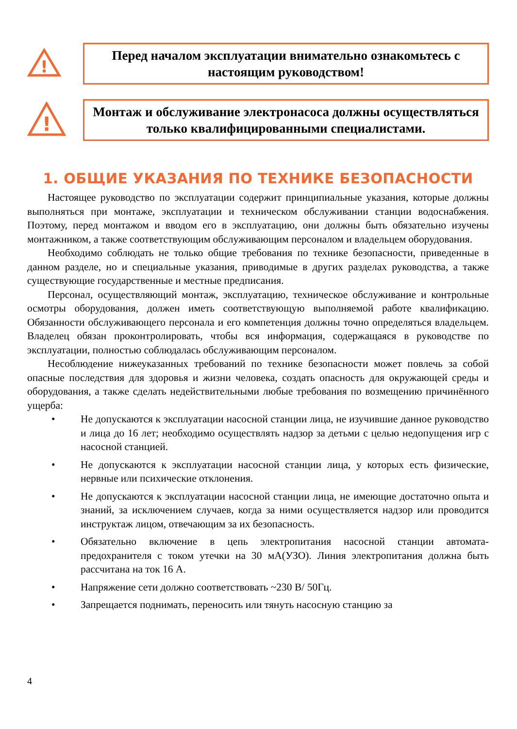!
Перед началом эксплуатации внимательно ознакомьтесь с настоящим руководством!
!
Монтаж и обслуживание электронасоса должны осуществляться только квалифицированными специалистами.
1. ОБЩИЕ УКАЗАНИЯ ПО ТЕХНИКЕ БЕЗОПАСНОСТИ
Настоящее руководство по эксплуатации содержит принципиальные указания, которые должны выполняться при монтаже, эксплуатации и техническом обслуживании станции водоснабжения. Поэтому, перед монтажом и вводом его в эксплуатацию, они должны быть обязательно изучены монтажником, а также соответствующим обслуживающим персоналом и владельцем оборудования.
Необходимо соблюдать не только общие требования по технике безопасности, приведенные в данном разделе, но и специальные указания, приводимые в других разделах руководства, а также существующие государственные и местные предписания.
Персонал, осуществляющий монтаж, эксплуатацию, техническое обслуживание и контрольные осмотры оборудования, должен иметь соответствующую выполняемой работе квалификацию. Обязанности обслуживающего персонала и его компетенция должны точно определяться владельцем. Владелец обязан проконтролировать, чтобы вся информация, содержащаяся в руководстве по эксплуатации, полностью соблюдалась обслуживающим персоналом.
Несоблюдение нижеуказанных требований по технике безопасности может повлечь за собой опасные последствия для здоровья и жизни человека, создать опасность для окружающей среды и оборудования, а также сделать недействительными любые требования по возмещению причинённого ущерба:
• Не допускаются к эксплуатации насосной станции лица, не изучившие данное руководство и лица до 16 лет; необходимо осуществлять надзор за детьми с целью недопущения игр с насосной станцией.
• Не допускаются к эксплуатации насосной станции лица, у которых есть физические, нервные или психические отклонения.
• Не допускаются к эксплуатации насосной станции лица, не имеющие достаточно опыта и знаний, за исключением случаев, когда за ними осуществляется надзор или проводится инструктаж лицом, отвечающим за их безопасность.
• Обязательно включение в цепь электропитания насосной станции автомата-предохранителя с током утечки на 30 мА(УЗО). Линия электропитания должна быть рассчитана на ток 16 А.
• Напряжение сети должно соответствовать ~230 В/ 50Гц.
• Запрещается поднимать, переносить или тянуть насосную станцию за
4